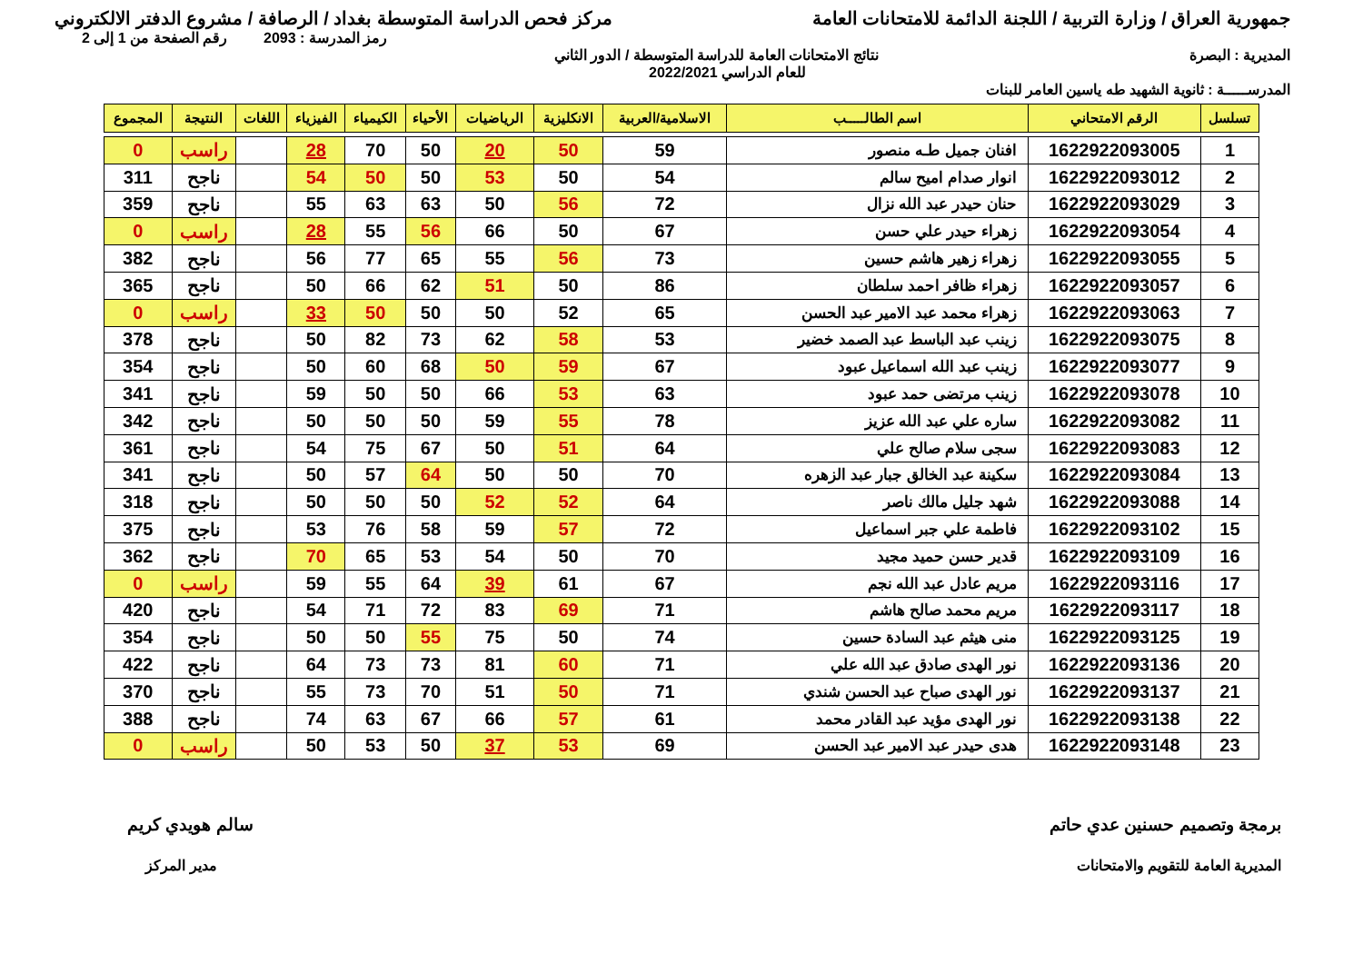جمهورية العراق / وزارة التربية / اللجنة الدائمة للامتحانات العامة
مركز فحص الدراسة المتوسطة بغداد / الرصافة / مشروع الدفتر الالكتروني
رمز المدرسة : 2093 رقم الصفحة من 1 إلى 2
المديرية : البصرة نتائج الامتحانات العامة للدراسة المتوسطة / الدور الثاني
للعام الدراسي 2022/2021
المدرســـــة : ثانوية الشهيد طه ياسين العامر للبنات
| تسلسل | الرقم الامتحاني | اسم الطالـــــب | الاسلامية/العربية | الانكليزية | الرياضيات | الأحياء | الكيمياء | الفيزياء | اللغات | النتيجة | المجموع |
| --- | --- | --- | --- | --- | --- | --- | --- | --- | --- | --- | --- |
| 1 | 1622922093005 | افنان جميل طـه منصور | 59 | 50 | 20 | 50 | 70 | 28 | | راسب | 0 |
| 2 | 1622922093012 | انوار صدام اميح سالم | 54 | 50 | 53 | 50 | 50 | 54 | | ناجح | 311 |
| 3 | 1622922093029 | حنان حيدر عبد الله نزال | 72 | 56 | 50 | 63 | 63 | 55 | | ناجح | 359 |
| 4 | 1622922093054 | زهراء حيدر علي حسن | 67 | 50 | 66 | 56 | 55 | 28 | | راسب | 0 |
| 5 | 1622922093055 | زهراء زهير هاشم حسين | 73 | 56 | 55 | 65 | 77 | 56 | | ناجح | 382 |
| 6 | 1622922093057 | زهراء ظافر احمد سلطان | 86 | 50 | 51 | 62 | 66 | 50 | | ناجح | 365 |
| 7 | 1622922093063 | زهراء محمد عبد الامير عبد الحسن | 65 | 52 | 50 | 50 | 50 | 33 | | راسب | 0 |
| 8 | 1622922093075 | زينب عبد الباسط عبد الصمد خضير | 53 | 58 | 62 | 73 | 82 | 50 | | ناجح | 378 |
| 9 | 1622922093077 | زينب عبد الله اسماعيل عبود | 67 | 59 | 50 | 68 | 60 | 50 | | ناجح | 354 |
| 10 | 1622922093078 | زينب مرتضى حمد عبود | 63 | 53 | 66 | 50 | 50 | 59 | | ناجح | 341 |
| 11 | 1622922093082 | ساره علي عبد الله عزيز | 78 | 55 | 59 | 50 | 50 | 50 | | ناجح | 342 |
| 12 | 1622922093083 | سجى سلام صالح علي | 64 | 51 | 50 | 67 | 75 | 54 | | ناجح | 361 |
| 13 | 1622922093084 | سكينة عبد الخالق جبار عبد الزهره | 70 | 50 | 50 | 64 | 57 | 50 | | ناجح | 341 |
| 14 | 1622922093088 | شهد جليل مالك ناصر | 64 | 52 | 52 | 50 | 50 | 50 | | ناجح | 318 |
| 15 | 1622922093102 | فاطمة علي جبر اسماعيل | 72 | 57 | 59 | 58 | 76 | 53 | | ناجح | 375 |
| 16 | 1622922093109 | قدير حسن حميد مجيد | 70 | 50 | 54 | 53 | 65 | 70 | | ناجح | 362 |
| 17 | 1622922093116 | مريم عادل عبد الله نجم | 67 | 61 | 39 | 64 | 55 | 59 | | راسب | 0 |
| 18 | 1622922093117 | مريم محمد صالح هاشم | 71 | 69 | 83 | 72 | 71 | 54 | | ناجح | 420 |
| 19 | 1622922093125 | منى هيثم عبد السادة حسين | 74 | 50 | 75 | 55 | 50 | 50 | | ناجح | 354 |
| 20 | 1622922093136 | نور الهدى صادق عبد الله علي | 71 | 60 | 81 | 73 | 73 | 64 | | ناجح | 422 |
| 21 | 1622922093137 | نور الهدى صباح عبد الحسن شندي | 71 | 50 | 51 | 70 | 73 | 55 | | ناجح | 370 |
| 22 | 1622922093138 | نور الهدى مؤيد عبد القادر محمد | 61 | 57 | 66 | 67 | 63 | 74 | | ناجح | 388 |
| 23 | 1622922093148 | هدى حيدر عبد الامير عبد الحسن | 69 | 53 | 37 | 50 | 53 | 50 | | راسب | 0 |
برمجة وتصميم حسنين عدي حاتم
المديرية العامة للتقويم والامتحانات
سالم هويدي كريم
مدير المركز